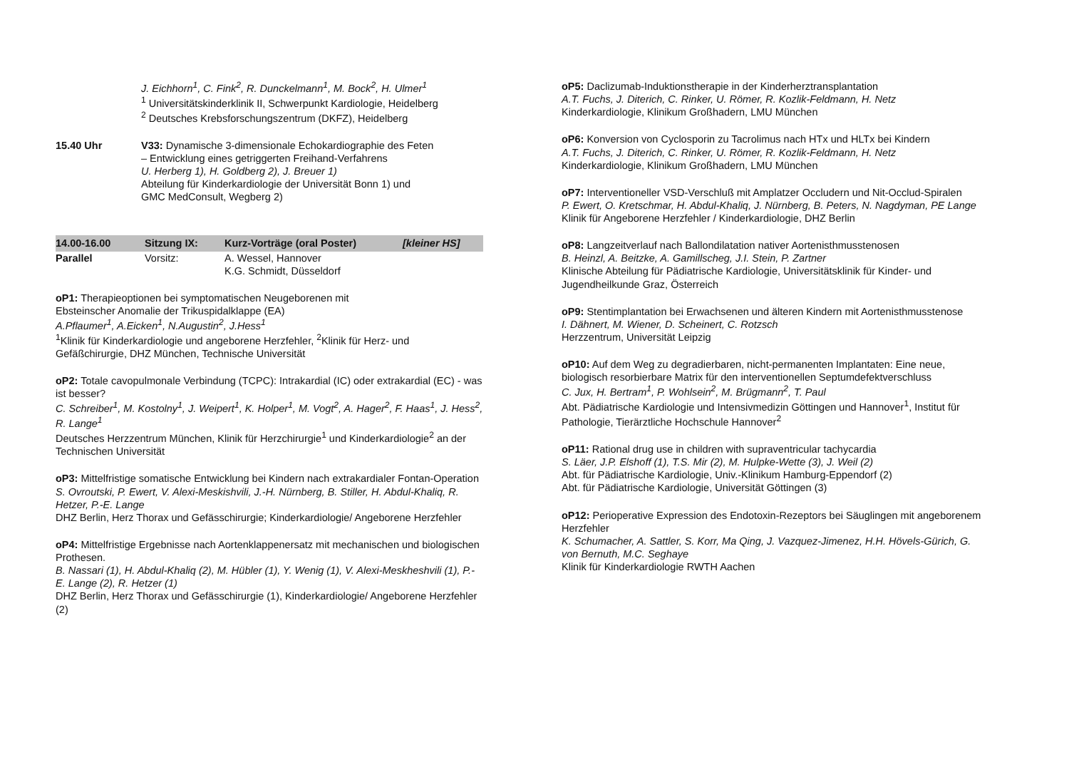J. Eichhorn<sup>1</sup>, C. Fink<sup>2</sup>, R. Dunckelmann<sup>1</sup>, M. Bock<sup>2</sup>, H. Ulmer<sup>1</sup>
<sup>1</sup> Universitätskinderklinik II, Schwerpunkt Kardiologie, Heidelberg
<sup>2</sup> Deutsches Krebsforschungszentrum (DKFZ), Heidelberg
15.40 Uhr V33: Dynamische 3-dimensionale Echokardiographie des Feten
– Entwicklung eines getriggerten Freihand-Verfahrens
U. Herberg 1), H. Goldberg 2), J. Breuer 1)
Abteilung für Kinderkardiologie der Universität Bonn 1) und
GMC MedConsult, Wegberg 2)
14.00-16.00 Sitzung IX: Kurz-Vorträge (oral Poster) [kleiner HS]
Parallel Vorsitz: A. Wessel, Hannover
K.G. Schmidt, Düsseldorf
oP1: Therapieoptionen bei symptomatischen Neugeborenen mit
Ebsteinscher Anomalie der Trikuspidalklappe (EA)
A.Pflaumer<sup>1</sup>, A.Eicken<sup>1</sup>, N.Augustin<sup>2</sup>, J.Hess<sup>1</sup>
<sup>1</sup> Klinik für Kinderkardiologie und angeborene Herzfehler, <sup>2</sup>Klinik für Herz- und Gefäßchirurgie, DHZ München, Technische Universität
oP2: Totale cavopulmonale Verbindung (TCPC): Intrakardial (IC) oder extrakardial (EC) - was ist besser?
C. Schreiber<sup>1</sup>, M. Kostolny<sup>1</sup>, J. Weipert<sup>1</sup>, K. Holper<sup>1</sup>, M. Vogt<sup>2</sup>, A. Hager<sup>2</sup>, F. Haas<sup>1</sup>, J. Hess<sup>2</sup>, R. Lange<sup>1</sup>
Deutsches Herzzentrum München, Klinik für Herzchirurgie<sup>1</sup> und Kinderkardiologie<sup>2</sup> an der Technischen Universität
oP3: Mittelfristige somatische Entwicklung bei Kindern nach extrakardialer Fontan-Operation
S. Ovroutski, P. Ewert, V. Alexi-Meskishvili, J.-H. Nürnberg, B. Stiller, H. Abdul-Khaliq, R. Hetzer, P.-E. Lange
DHZ Berlin, Herz Thorax und Gefässchirurgie; Kinderkardiologie/ Angeborene Herzfehler
oP4: Mittelfristige Ergebnisse nach Aortenklappenersatz mit mechanischen und biologischen Prothesen.
B. Nassari (1), H. Abdul-Khaliq (2), M. Hübler (1), Y. Wenig (1), V. Alexi-Meskheshvili (1), P.-E. Lange (2), R. Hetzer (1)
DHZ Berlin, Herz Thorax und Gefässchirurgie (1), Kinderkardiologie/ Angeborene Herzfehler (2)
oP5: Daclizumab-Induktionstherapie in der Kinderherztransplantation
A.T. Fuchs, J. Diterich, C. Rinker, U. Römer, R. Kozlik-Feldmann, H. Netz
Kinderkardiologie, Klinikum Großhadern, LMU München
oP6: Konversion von Cyclosporin zu Tacrolimus nach HTx und HLTx bei Kindern
A.T. Fuchs, J. Diterich, C. Rinker, U. Römer, R. Kozlik-Feldmann, H. Netz
Kinderkardiologie, Klinikum Großhadern, LMU München
oP7: Interventioneller VSD-Verschluß mit Amplatzer Occludern und Nit-Occlud-Spiralen
P. Ewert, O. Kretschmar, H. Abdul-Khaliq, J. Nürnberg, B. Peters, N. Nagdyman, PE Lange
Klinik für Angeborene Herzfehler / Kinderkardiologie, DHZ Berlin
oP8: Langzeitverlauf nach Ballondilatation nativer Aortenisthmusstenosen
B. Heinzl, A. Beitzke, A. Gamillscheg, J.I. Stein, P. Zartner
Klinische Abteilung für Pädiatrische Kardiologie, Universitätsklinik für Kinder- und Jugendheilkunde Graz, Österreich
oP9: Stentimplantation bei Erwachsenen und älteren Kindern mit Aortenisthmusstenose
I. Dähnert, M. Wiener, D. Scheinert, C. Rotzsch
Herzzentrum, Universität Leipzig
oP10: Auf dem Weg zu degradierbaren, nicht-permanenten Implantaten: Eine neue, biologisch resorbierbare Matrix für den interventionellen Septumdefektverschluss
C. Jux, H. Bertram<sup>1</sup>, P. Wohlsein<sup>2</sup>, M. Brügmann<sup>2</sup>, T. Paul
Abt. Pädiatrische Kardiologie und Intensivmedizin Göttingen und Hannover<sup>1</sup>, Institut für Pathologie, Tierärztliche Hochschule Hannover<sup>2</sup>
oP11: Rational drug use in children with supraventricular tachycardia
S. Läer, J.P. Elshoff (1), T.S. Mir (2), M. Hulpke-Wette (3), J. Weil (2)
Abt. für Pädiatrische Kardiologie, Univ.-Klinikum Hamburg-Eppendorf (2)
Abt. für Pädiatrische Kardiologie, Universität Göttingen (3)
oP12: Perioperative Expression des Endotoxin-Rezeptors bei Säuglingen mit angeborenem Herzfehler
K. Schumacher, A. Sattler, S. Korr, Ma Qing, J. Vazquez-Jimenez, H.H. Hövels-Gürich, G. von Bernuth, M.C. Seghaye
Klinik für Kinderkardiologie RWTH Aachen